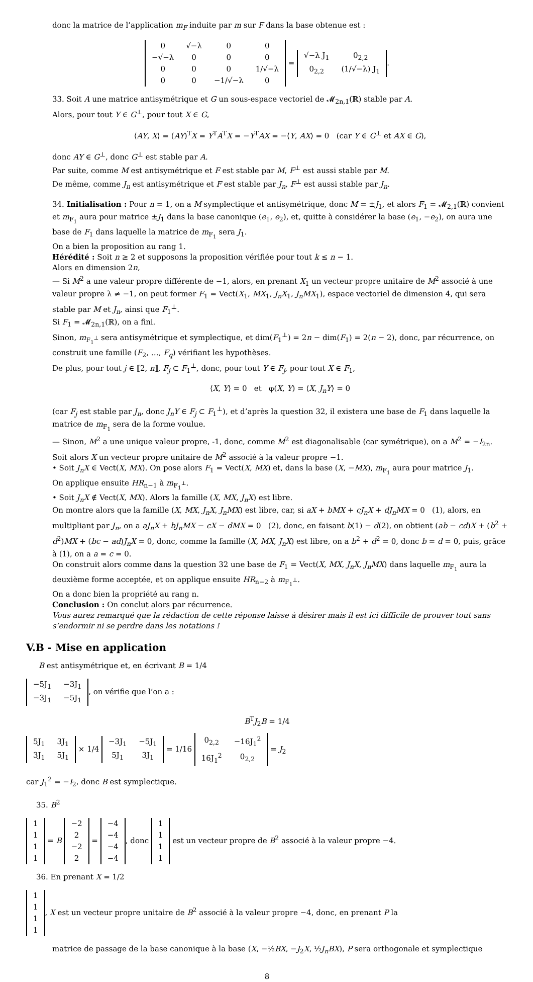donc la matrice de l’application m<sub>F</sub> induite par m sur F dans la base obtenue est :
| 0 | √−λ | 0 | 0 |
| −√−λ | 0 | 0 | 0 |
| 0 | 0 | 0 | 1/√−λ |
| 0 | 0 | −1/√−λ | 0 |
=
| √−λ J<sub>1</sub> | 0<sub>2,2</sub> |
| 0<sub>2,2</sub> | (1/√−λ) J<sub>1</sub> |
.
33. Soit A une matrice antisymétrique et G un sous-espace vectoriel de 𝓜<sub>2n,1</sub>(ℝ) stable par A.
Alors, pour tout Y ∈ G<sup>⊥</sup>, pour tout X ∈ G,
⟨AY, X⟩ = (AY)<sup>T</sup>X = Y<sup>T</sup>A<sup>T</sup>X = −Y<sup>T</sup>AX = −⟨Y, AX⟩ = 0 (car Y ∈ G<sup>⊥</sup> et AX ∈ G),
donc AY ∈ G<sup>⊥</sup>, donc G<sup>⊥</sup> est stable par A.
Par suite, comme M est antisymétrique et F est stable par M, F<sup>⊥</sup> est aussi stable par M.
De même, comme J<sub>n</sub> est antisymétrique et F est stable par J<sub>n</sub>, F<sup>⊥</sup> est aussi stable par J<sub>n</sub>.
34. Initialisation : Pour n = 1, on a M symplectique et antisymétrique, donc M = ±J<sub>1</sub>, et alors F<sub>1</sub> = 𝓜<sub>2,1</sub>(ℝ) convient et m<sub>F<sub>1</sub></sub> aura pour matrice ±J<sub>1</sub> dans la base canonique (e<sub>1</sub>, e<sub>2</sub>), et, quitte à considérer la base (e<sub>1</sub>, −e<sub>2</sub>), on aura une base de F<sub>1</sub> dans laquelle la matrice de m<sub>F<sub>1</sub></sub> sera J<sub>1</sub>.
On a bien la proposition au rang 1.
Hérédité : Soit n ≥ 2 et supposons la proposition vérifiée pour tout k ≤ n − 1.
Alors en dimension 2n,
— Si M<sup>2</sup> a une valeur propre différente de −1, alors, en prenant X<sub>1</sub> un vecteur propre unitaire de M<sup>2</sup> associé à une valeur propre λ ≠ −1, on peut former F<sub>1</sub> = Vect(X<sub>1</sub>, MX<sub>1</sub>, J<sub>n</sub>X<sub>1</sub>, J<sub>n</sub>MX<sub>1</sub>), espace vectoriel de dimension 4, qui sera stable par M et J<sub>n</sub>, ainsi que F<sub>1</sub><sup>⊥</sup>.
Si F<sub>1</sub> = 𝓜<sub>2n,1</sub>(ℝ), on a fini.
Sinon, m<sub>F<sub>1</sub><sup>⊥</sup></sub> sera antisymétrique et symplectique, et dim(F<sub>1</sub><sup>⊥</sup>) = 2n − dim(F<sub>1</sub>) = 2(n − 2), donc, par récurrence, on construit une famille (F<sub>2</sub>, …, F<sub>q</sub>) vérifiant les hypothèses.
De plus, pour tout j ∈ ⟦2, n⟧, F<sub>j</sub> ⊂ F<sub>1</sub><sup>⊥</sup>, donc, pour tout Y ∈ F<sub>j</sub>, pour tout X ∈ F<sub>1</sub>,
⟨X, Y⟩ = 0 et φ(X, Y) = ⟨X, J<sub>n</sub>Y⟩ = 0
(car F<sub>j</sub> est stable par J<sub>n</sub>, donc J<sub>n</sub>Y ∈ F<sub>j</sub> ⊂ F<sub>1</sub><sup>⊥</sup>), et d’après la question 32, il existera une base de F<sub>1</sub> dans laquelle la matrice de m<sub>F<sub>1</sub></sub> sera de la forme voulue.
— Sinon, M<sup>2</sup> a une unique valeur propre, -1, donc, comme M<sup>2</sup> est diagonalisable (car symétrique), on a M<sup>2</sup> = −I<sub>2n</sub>. Soit alors X un vecteur propre unitaire de M<sup>2</sup> associé à la valeur propre −1.
• Soit J<sub>n</sub>X ∈ Vect(X, MX). On pose alors F<sub>1</sub> = Vect(X, MX) et, dans la base (X, −MX), m<sub>F<sub>1</sub></sub> aura pour matrice J<sub>1</sub>.
On applique ensuite HR<sub>n−1</sub> à m<sub>F<sub>1</sub><sup>⊥</sup></sub>.
• Soit J<sub>n</sub>X ∉ Vect(X, MX). Alors la famille (X, MX, J<sub>n</sub>X) est libre.
On montre alors que la famille (X, MX, J<sub>n</sub>X, J<sub>n</sub>MX) est libre, car, si aX + bMX + cJ<sub>n</sub>X + dJ<sub>n</sub>MX = 0 (1), alors, en multipliant par J<sub>n</sub>, on a aJ<sub>n</sub>X + bJ<sub>n</sub>MX − cX − dMX = 0 (2), donc, en faisant b(1) − d(2), on obtient (ab − cd)X + (b<sup>2</sup> + d<sup>2</sup>)MX + (bc − ad)J<sub>n</sub>X = 0, donc, comme la famille (X, MX, J<sub>n</sub>X) est libre, on a b<sup>2</sup> + d<sup>2</sup> = 0, donc b = d = 0, puis, grâce à (1), on a a = c = 0.
On construit alors comme dans la question 32 une base de F<sub>1</sub> = Vect(X, MX, J<sub>n</sub>X, J<sub>n</sub>MX) dans laquelle m<sub>F<sub>1</sub></sub> aura la deuxième forme acceptée, et on applique ensuite HR<sub>n−2</sub> à m<sub>F<sub>1</sub><sup>⊥</sup></sub>.
On a donc bien la propriété au rang n.
Conclusion : On conclut alors par récurrence.
Vous aurez remarqué que la rédaction de cette réponse laisse à désirer mais il est ici difficile de prouver tout sans s’endormir ni se perdre dans les notations !
V.B - Mise en application
B est antisymétrique et, en écrivant B = 1/4
| −5J<sub>1</sub> | −3J<sub>1</sub> |
| −3J<sub>1</sub> | −5J<sub>1</sub> |
, on vérifie que l’on a :
B<sup>T</sup>J<sub>2</sub>B = 1/4
| 5J<sub>1</sub> | 3J<sub>1</sub> |
| 3J<sub>1</sub> | 5J<sub>1</sub> |
× 1/4
| −3J<sub>1</sub> | −5J<sub>1</sub> |
| 5J<sub>1</sub> | 3J<sub>1</sub> |
= 1/16
| 0<sub>2,2</sub> | −16J<sub>1</sub><sup>2</sup> |
| 16J<sub>1</sub><sup>2</sup> | 0<sub>2,2</sub> |
= J<sub>2</sub>
car J<sub>1</sub><sup>2</sup> = −I<sub>2</sub>, donc B est symplectique.
35. B<sup>2</sup>
| 1 |
| 1 |
| 1 |
| 1 |
= B
| −2 |
| 2 |
| −2 |
| 2 |
=
| −4 |
| −4 |
| −4 |
| −4 |
, donc
| 1 |
| 1 |
| 1 |
| 1 |
est un vecteur propre de B<sup>2</sup> associé à la valeur propre −4.
36. En prenant X = 1/2
| 1 |
| 1 |
| 1 |
| 1 |
, X est un vecteur propre unitaire de B<sup>2</sup> associé à la valeur propre −4, donc, en prenant P la
matrice de passage de la base canonique à la base (X, −½BX, −J<sub>2</sub>X, ½J<sub>n</sub>BX), P sera orthogonale et symplectique
8